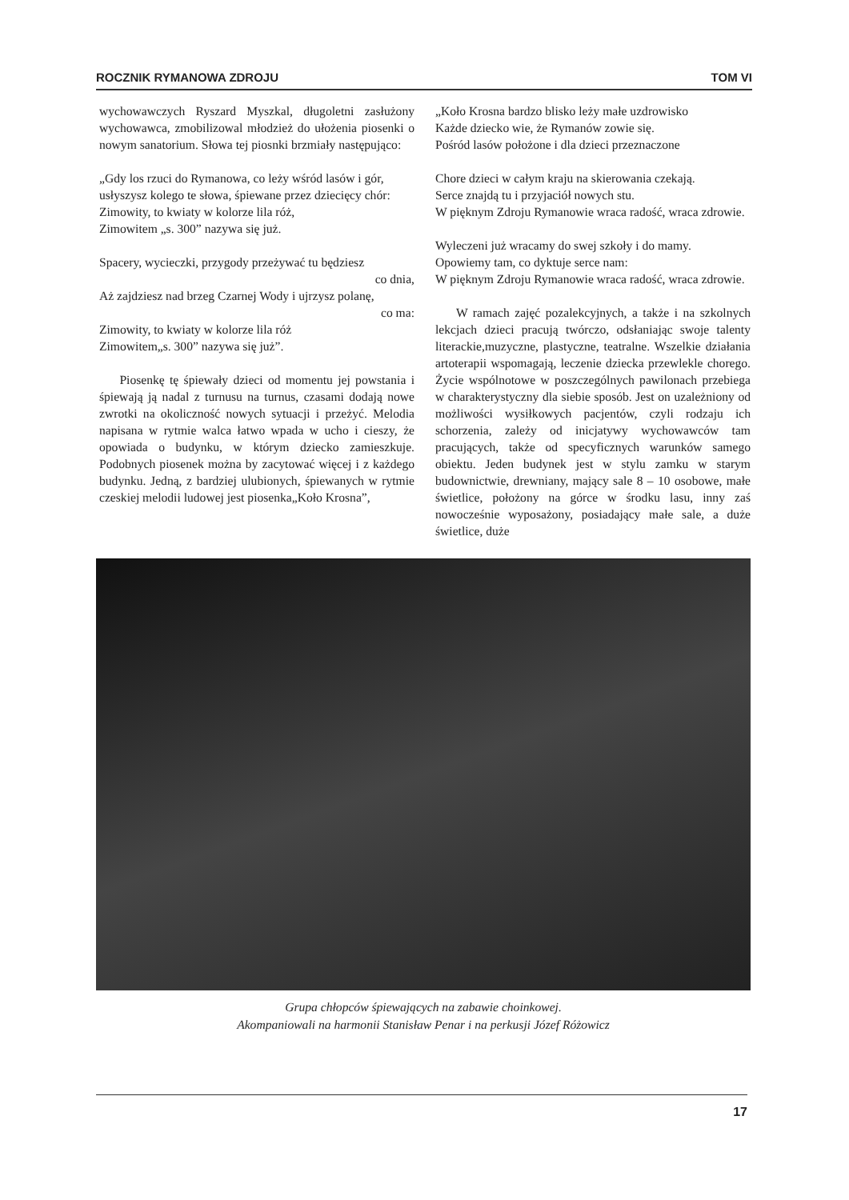ROCZNIK RYMANOWA ZDROJU TOM VI
wychowawczych Ryszard Myszkal, długoletni zasłużony wychowawca, zmobilizowal młodzież do ułożenia piosenki o nowym sanatorium. Słowa tej piosnki brzmiały następująco:
„Gdy los rzuci do Rymanowa, co leży wśród lasów i gór,
usłyszysz kolego te słowa, śpiewane przez dziecięcy chór:
Zimowity, to kwiaty w kolorze lila róż,
Zimowitem „s. 300” nazywa się już.
Spacery, wycieczki, przygody przeżywać tu będziesz
co dnia,
Aż zajdziesz nad brzeg Czarnej Wody i ujrzysz polanę,
co ma:
Zimowity, to kwiaty w kolorze lila róż
Zimowitem„s. 300” nazywa się już”.
Piosenkę tę śpiewały dzieci od momentu jej powstania i śpiewają ją nadal z turnusu na turnus, czasami dodają nowe zwrotki na okoliczność nowych sytuacji i przeżyć. Melodia napisana w rytmie walca łatwo wpada w ucho i cieszy, że opowiada o budynku, w którym dziecko zamieszkuje. Podobnych piosenek można by zacytować więcej i z każdego budynku. Jedną, z bardziej ulubionych, śpiewanych w rytmie czeskiej melodii ludowej jest piosenka„Koło Krosna”,
„Koło Krosna bardzo blisko leży małe uzdrowisko
Każde dziecko wie, że Rymanów zowie się.
Pośród lasów położone i dla dzieci przeznaczone
Chore dzieci w całym kraju na skierowania czekają.
Serce znajdą tu i przyjaciół nowych stu.
W pięknym Zdroju Rymanowie wraca radość, wraca zdrowie.
Wyleczeni już wracamy do swej szkoły i do mamy.
Opowiemy tam, co dyktuje serce nam:
W pięknym Zdroju Rymanowie wraca radość, wraca zdrowie.
W ramach zajęć pozalekcyjnych, a także i na szkolnych lekcjach dzieci pracują twórczo, odsłaniając swoje talenty literackie,muzyczne, plastyczne, teatralne. Wszelkie działania artoterapii wspomagają, leczenie dziecka przewlekle chorego. Życie wspólnotowe w poszczególnych pawilonach przebiega w charakterystyczny dla siebie sposób. Jest on uzależniony od możliwości wysiłkowych pacjentów, czyli rodzaju ich schorzenia, zależy od inicjatywy wychowawców tam pracujących, także od specyficznych warunków samego obiektu. Jeden budynek jest w stylu zamku w starym budownictwie, drewniany, mający sale 8 – 10 osobowe, małe świetlice, położony na górce w środku lasu, inny zaś nowocześnie wyposażony, posiadający małe sale, a duże świetlice, duże
Grupa chłopców śpiewających na zabawie choinkowej.
Akompaniowali na harmonii Stanisław Penar i na perkusji Józef Różowicz
17